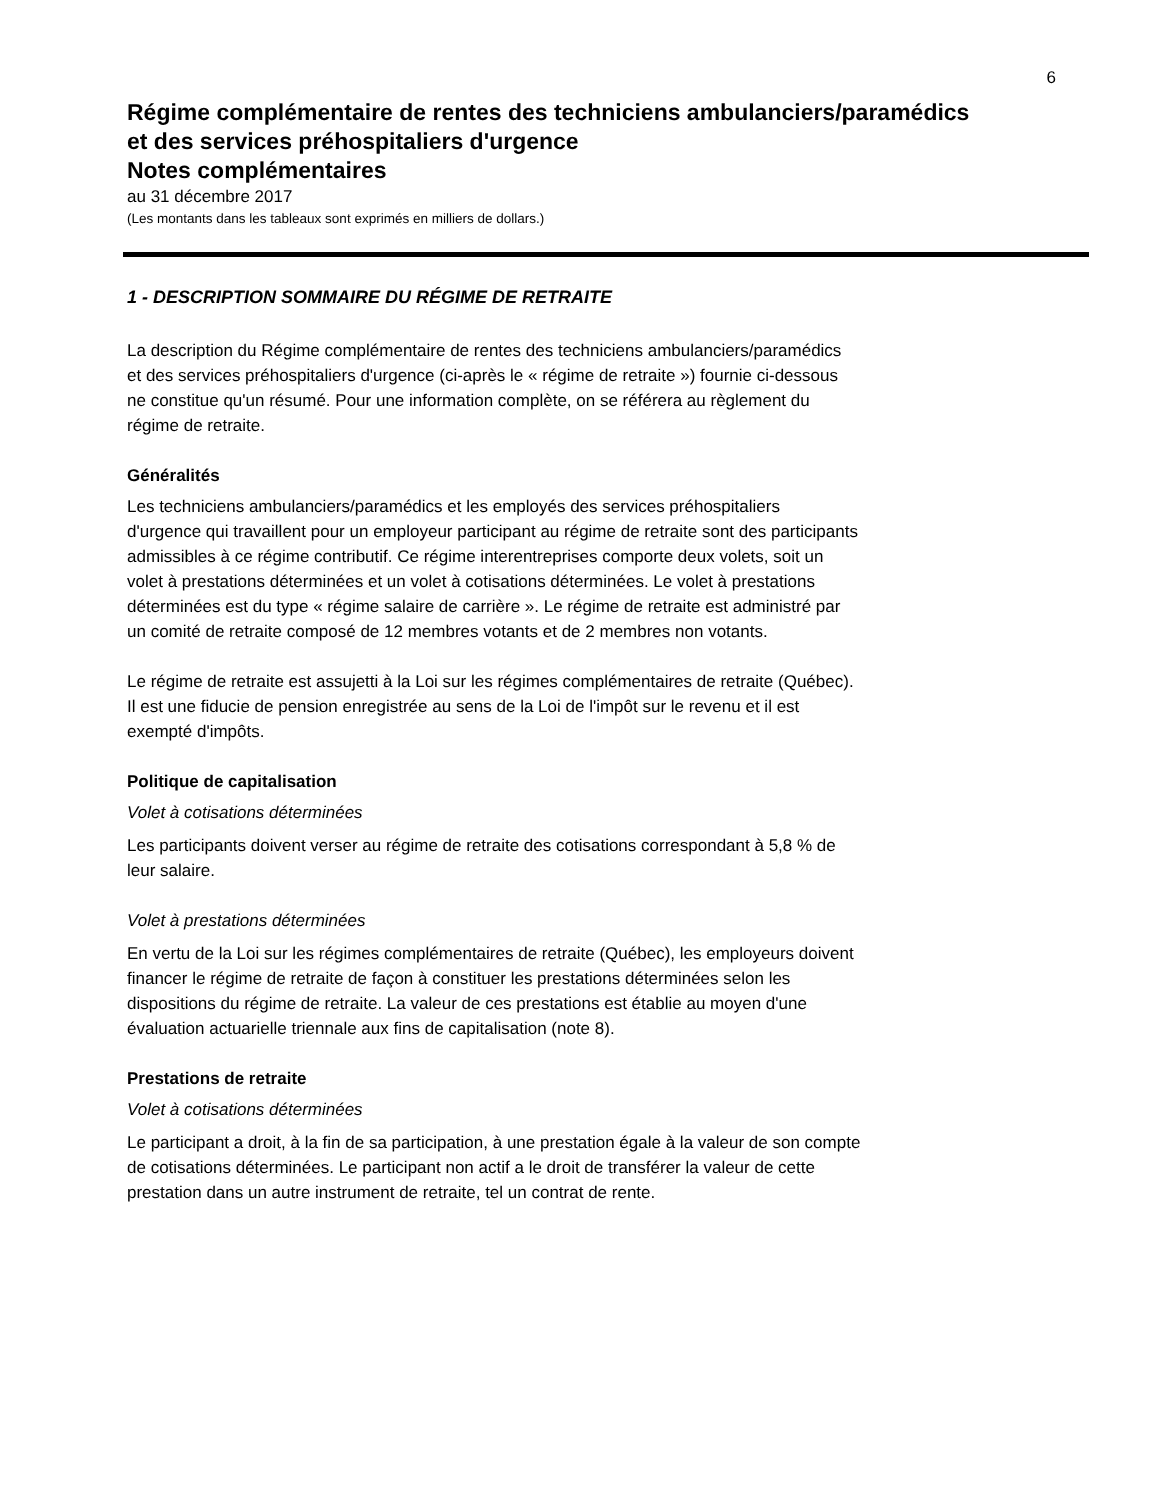6
Régime complémentaire de rentes des techniciens ambulanciers/paramédics
et des services préhospitaliers d'urgence
Notes complémentaires
au 31 décembre 2017
(Les montants dans les tableaux sont exprimés en milliers de dollars.)
1 - DESCRIPTION SOMMAIRE DU RÉGIME DE RETRAITE
La description du Régime complémentaire de rentes des techniciens ambulanciers/paramédics
et des services préhospitaliers d'urgence (ci-après le « régime de retraite ») fournie ci-dessous
ne constitue qu'un résumé. Pour une information complète, on se référera au règlement du
régime de retraite.
Généralités
Les techniciens ambulanciers/paramédics et les employés des services préhospitaliers
d'urgence qui travaillent pour un employeur participant au régime de retraite sont des participants
admissibles à ce régime contributif. Ce régime interentreprises comporte deux volets, soit un
volet à prestations déterminées et un volet à cotisations déterminées. Le volet à prestations
déterminées est du type « régime salaire de carrière ». Le régime de retraite est administré par
un comité de retraite composé de 12 membres votants et de 2 membres non votants.
Le régime de retraite est assujetti à la Loi sur les régimes complémentaires de retraite (Québec).
Il est une fiducie de pension enregistrée au sens de la Loi de l'impôt sur le revenu et il est
exempté d'impôts.
Politique de capitalisation
Volet à cotisations déterminées
Les participants doivent verser au régime de retraite des cotisations correspondant à 5,8 % de
leur salaire.
Volet à prestations déterminées
En vertu de la Loi sur les régimes complémentaires de retraite (Québec), les employeurs doivent
financer le régime de retraite de façon à constituer les prestations déterminées selon les
dispositions du régime de retraite. La valeur de ces prestations est établie au moyen d'une
évaluation actuarielle triennale aux fins de capitalisation (note 8).
Prestations de retraite
Volet à cotisations déterminées
Le participant a droit, à la fin de sa participation, à une prestation égale à la valeur de son compte
de cotisations déterminées. Le participant non actif a le droit de transférer la valeur de cette
prestation dans un autre instrument de retraite, tel un contrat de rente.